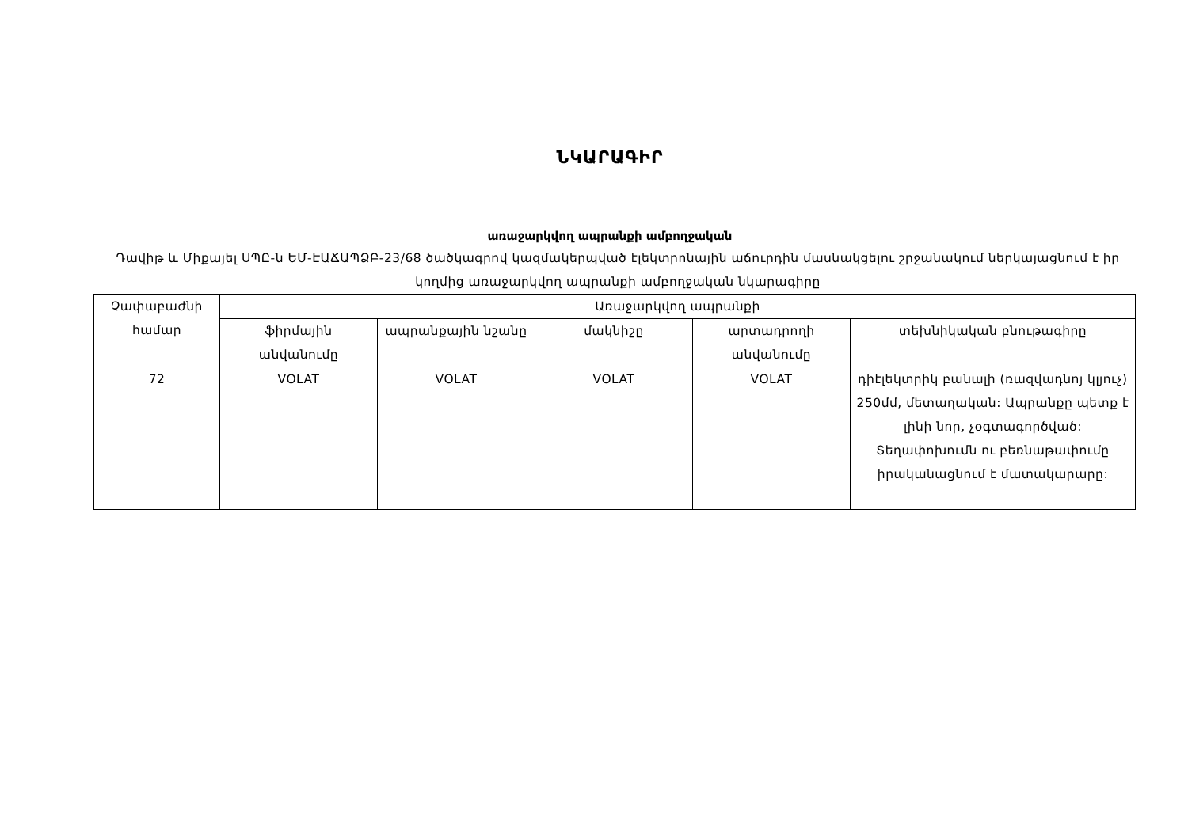ՆԿԱՐԱԳԻՐ
առաջարկվող ապրանքի ամբողջական
Դավիթ և Միքայել ՍՊԸ-ն ԵՄ-ԷԱՃԱՊՁԲ-23/68 ծածկագրով կազմակերպված էլեկտրոնային աճուրդին մասնակցելու շրջանակում ներկայացնում է իր կողմից առաջարկվող ապրանքի ամբողջական նկարագիրը
| Չափաբաժնի համար | Առաջարկվող ապրանքի | | | | |
| --- | --- | --- | --- | --- | --- |
| | ֆիրմային անվանումը | ապրանքային նշանը | մակնիշը | արտադրողի անվանումը | տեխնիկական բնութագիրը |
| 72 | VOLAT | VOLAT | VOLAT | VOLAT | դիէլեկտրիկ բանալի (ռազվադնոյ կլյուչ) 250մմ, մետաղական: Ապրանքը պետք է լինի նոր, չօգտագործված: Տեղափոխումն ու բեռնաթափումը իրականացնում է մատակարարը: |